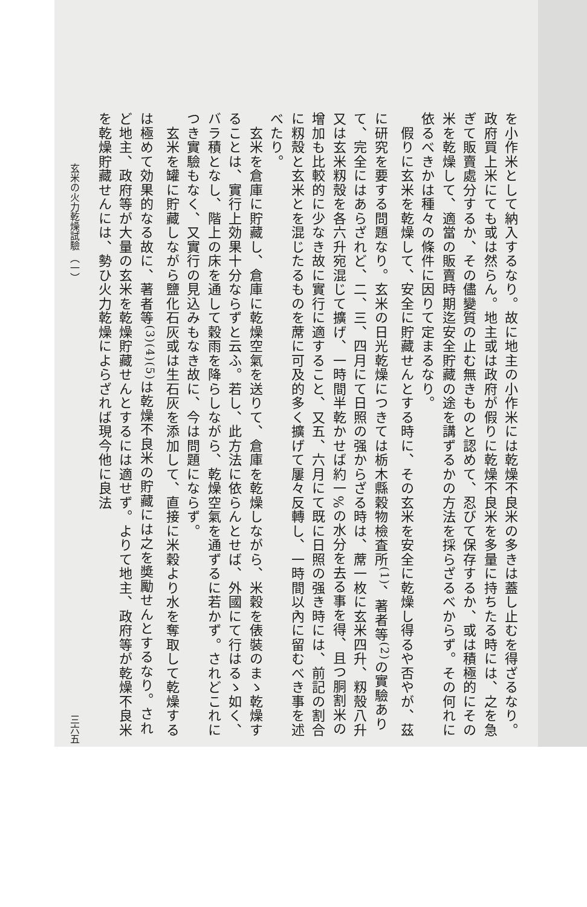を小作米として納入するなり。故に地主の小作米には乾燥不良米の多きは蓋し止むを得ざるなり。政府買上米にても或は然らん。地主或は政府が假りに乾燥不良米を多量に持ちたる時には、之を急ぎて販賣處分するか、その儘變質の止む無きものと認めて、忍びて保存するか、或は積極的にその米を乾燥して、適當の販賣時期迄安全貯藏の途を講ずるかの方法を採らざるべからず。その何れに依るべきかは種々の條件に因りて定まるなり。
　假りに玄米を乾燥して、安全に貯藏せんとする時に、その玄米を安全に乾燥し得るや否やが、茲に研究を要する問題なり。玄米の日光乾燥につきては栃木縣穀物檢査所<sup>(1)</sup>、著者等<sup>(2)</sup>の實驗ありて、完全にはあらざれど、二、三、四月にて日照の强からざる時は、蓆一枚に玄米四升、籾殼八升又は玄米籾殼を各六升宛混じて擴げ、一時間半乾かせば約一%の水分を去る事を得、且つ胴割米の增加も比較的に少なき故に實行に適すること、又五、六月にて既に日照の强き時には、前記の割合に籾殼と玄米とを混じたるものを蓆に可及的多く擴げて屢々反轉し、一時間以內に留むべき事を述べたり。
　玄米を倉庫に貯藏し、倉庫に乾燥空氣を送りて、倉庫を乾燥しながら、米穀を俵裝のまゝ乾燥することは、實行上効果十分ならずと云ふ。若し、此方法に依らんとせば、外國にて行はるゝ如く、バラ積となし、階上の床を通して穀雨を降らしながら、乾燥空氣を通ずるに若かず。されどこれにつき實驗もなく、又實行の見込みもなき故に、今は問題にならず。
　玄米を罐に貯藏しながら鹽化石灰或は生石灰を添加して、直接に米穀より水を奪取して乾燥するは極めて効果的なる故に、著者等<sup>(3)(4)(5)</sup>は乾燥不良米の貯藏には之を奬勵せんとするなり。されど地主、政府等が大量の玄米を乾燥貯藏せんとするには適せず。よりて地主、政府等が乾燥不良米を乾燥貯藏せんには、勢ひ火力乾燥によらざれば現今他に良法
玄米の火力乾燥試驗 （一） 三六五